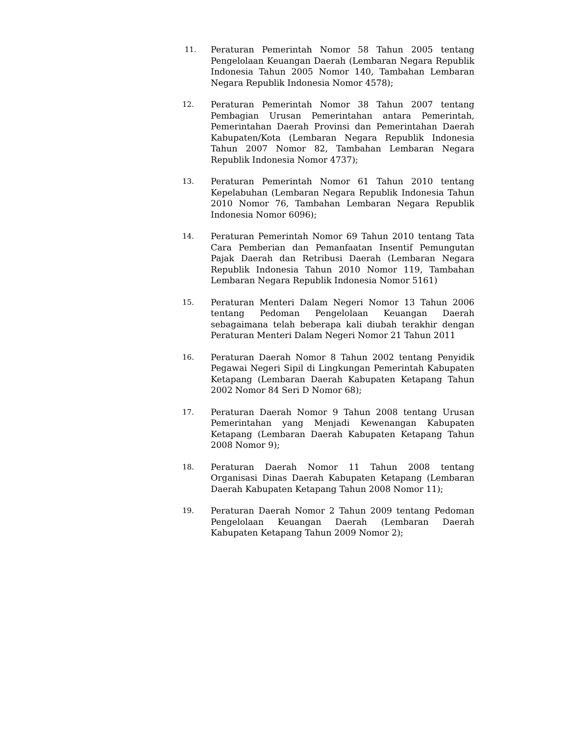11.
Peraturan Pemerintah Nomor 58 Tahun 2005 tentang Pengelolaan Keuangan Daerah (Lembaran Negara Republik Indonesia Tahun 2005 Nomor 140, Tambahan Lembaran Negara Republik Indonesia Nomor 4578);
12.
Peraturan Pemerintah Nomor 38 Tahun 2007 tentang Pembagian Urusan Pemerintahan antara Pemerintah, Pemerintahan Daerah Provinsi dan Pemerintahan Daerah Kabupaten/Kota (Lembaran Negara Republik Indonesia Tahun 2007 Nomor 82, Tambahan Lembaran Negara Republik Indonesia Nomor 4737);
13.
Peraturan Pemerintah Nomor 61 Tahun 2010 tentang Kepelabuhan (Lembaran Negara Republik Indonesia Tahun 2010 Nomor 76, Tambahan Lembaran Negara Republik Indonesia Nomor 6096);
14.
Peraturan Pemerintah Nomor 69 Tahun 2010 tentang Tata Cara Pemberian dan Pemanfaatan Insentif Pemungutan Pajak Daerah dan Retribusi Daerah (Lembaran Negara Republik Indonesia Tahun 2010 Nomor 119, Tambahan Lembaran Negara Republik Indonesia Nomor 5161)
15.
Peraturan Menteri Dalam Negeri Nomor 13 Tahun 2006 tentang Pedoman Pengelolaan Keuangan Daerah sebagaimana telah beberapa kali diubah terakhir dengan Peraturan Menteri Dalam Negeri Nomor 21 Tahun 2011
16.
Peraturan Daerah Nomor 8 Tahun 2002 tentang Penyidik Pegawai Negeri Sipil di Lingkungan Pemerintah Kabupaten Ketapang (Lembaran Daerah Kabupaten Ketapang Tahun 2002 Nomor 84 Seri D Nomor 68);
17.
Peraturan Daerah Nomor 9 Tahun 2008 tentang Urusan Pemerintahan yang Menjadi Kewenangan Kabupaten Ketapang (Lembaran Daerah Kabupaten Ketapang Tahun 2008 Nomor 9);
18.
Peraturan Daerah Nomor 11 Tahun 2008 tentang Organisasi Dinas Daerah Kabupaten Ketapang (Lembaran Daerah Kabupaten Ketapang Tahun 2008 Nomor 11);
19.
Peraturan Daerah Nomor 2 Tahun 2009 tentang Pedoman Pengelolaan Keuangan Daerah (Lembaran Daerah Kabupaten Ketapang Tahun 2009 Nomor 2);